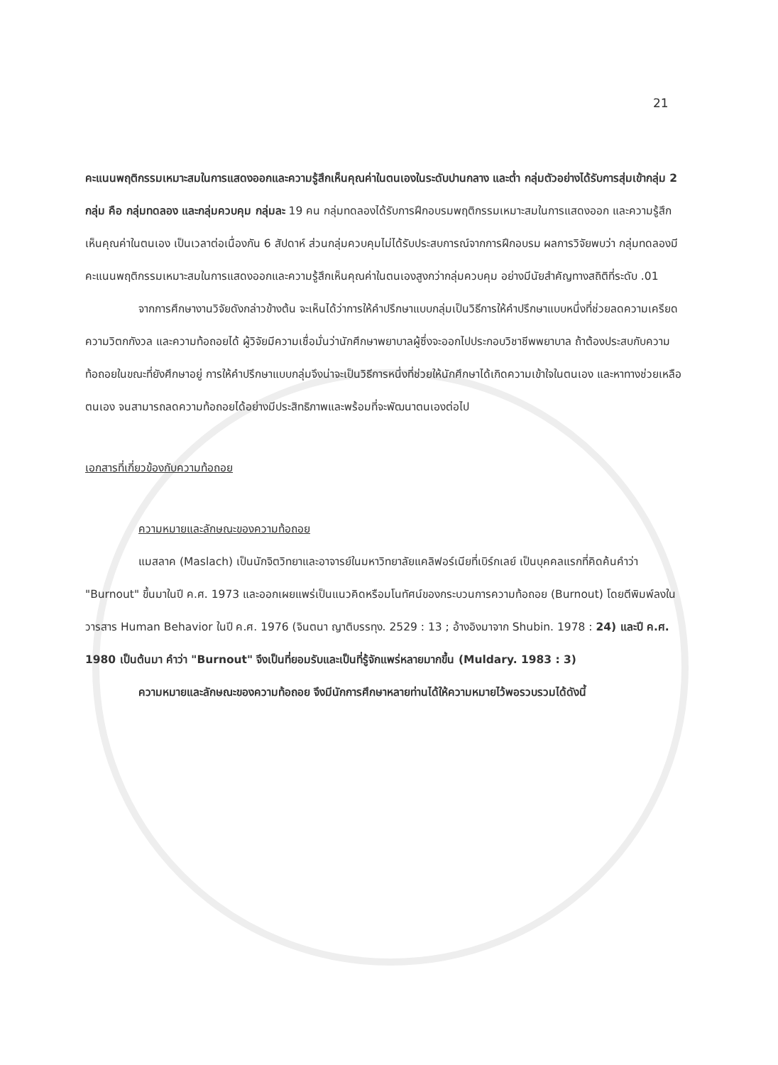21
คะแนนพฤติกรรมเหมาะสมในการแสดงออกและความรู้สึกเห็นคุณค่าในตนเองในระดับปานกลาง และต่ำ กลุ่มตัวอย่างได้รับการสุ่มเข้ากลุ่ม 2 กลุ่ม คือ กลุ่มทดลอง และกลุ่มควบคุม กลุ่มละ 19 คน กลุ่มทดลองได้รับการฝึกอบรมพฤติกรรมเหมาะสมในการแสดงออก และความรู้สึกเห็นคุณค่าในตนเอง เป็นเวลาต่อเนื่องกัน 6 สัปดาห์ ส่วนกลุ่มควบคุมไม่ได้รับประสบการณ์จากการฝึกอบรม ผลการวิจัยพบว่า กลุ่มทดลองมีคะแนนพฤติกรรมเหมาะสมในการแสดงออกและความรู้สึกเห็นคุณค่าในตนเองสูงกว่ากลุ่มควบคุม อย่างมีนัยสำคัญทางสถิติที่ระดับ .01
จากการศึกษางานวิจัยดังกล่าวข้างต้น จะเห็นได้ว่าการให้คำปรึกษาแบบกลุ่มเป็นวิธีการให้คำปรึกษาแบบหนึ่งที่ช่วยลดความเครียด ความวิตกกังวล และความท้อถอยได้ ผู้วิจัยมีความเชื่อมั่นว่านักศึกษาพยาบาลผู้ซึ่งจะออกไปประกอบวิชาชีพพยาบาล ถ้าต้องประสบกับความท้อถอยในขณะที่ยังศึกษาอยู่ การให้คำปรึกษาแบบกลุ่มจึงน่าจะเป็นวิธีการหนึ่งที่ช่วยให้นักศึกษาได้เกิดความเข้าใจในตนเอง และหาทางช่วยเหลือตนเอง จนสามารถลดความท้อถอยได้อย่างมีประสิทธิภาพและพร้อมที่จะพัฒนาตนเองต่อไป
เอกสารที่เกี่ยวข้องกับความท้อถอย
ความหมายและลักษณะของความท้อถอย
แมสลาค (Maslach) เป็นนักจิตวิทยาและอาจารย์ในมหาวิทยาลัยแคลิฟอร์เนียที่เบิร์กเลย์ เป็นบุคคลแรกที่คิดค้นคำว่า "Burnout" ขึ้นมาในปี ค.ศ. 1973 และออกเผยแพร่เป็นแนวคิดหรือมโนทัศน์ของกระบวนการความท้อถอย (Burnout) โดยตีพิมพ์ลงในวารสาร Human Behavior ในปี ค.ศ. 1976 (จินตนา ญาติบรรทุง. 2529 : 13 ; อ้างอิงมาจาก Shubin. 1978 : 24) และปี ค.ศ. 1980 เป็นต้นมา คำว่า "Burnout" จึงเป็นที่ยอมรับและเป็นที่รู้จักแพร่หลายมากขึ้น (Muldary. 1983 : 3)
ความหมายและลักษณะของความท้อถอย จึงมีนักการศึกษาหลายท่านได้ให้ความหมายไว้พอรวบรวมได้ดังนี้